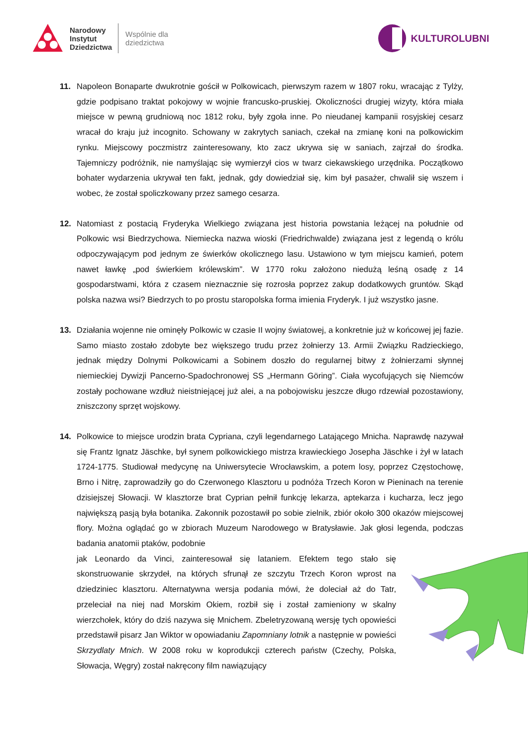Narodowy
Instytut
Dziedzictwa
Wspólnie dla
dziedzictwa
KULTUROLUBNI
11. Napoleon Bonaparte dwukrotnie gościł w Polkowicach, pierwszym razem w 1807 roku, wracając z Tylży, gdzie podpisano traktat pokojowy w wojnie francusko-pruskiej. Okoliczności drugiej wizyty, która miała miejsce w pewną grudniową noc 1812 roku, były zgoła inne. Po nieudanej kampanii rosyjskiej cesarz wracał do kraju już incognito. Schowany w zakrytych saniach, czekał na zmianę koni na polkowickim rynku. Miejscowy poczmistrz zainteresowany, kto zacz ukrywa się w saniach, zajrzał do środka. Tajemniczy podróżnik, nie namyślając się wymierzył cios w twarz ciekawskiego urzędnika. Początkowo bohater wydarzenia ukrywał ten fakt, jednak, gdy dowiedział się, kim był pasażer, chwalił się wszem i wobec, że został spoliczkowany przez samego cesarza.
12. Natomiast z postacią Fryderyka Wielkiego związana jest historia powstania leżącej na południe od Polkowic wsi Biedrzychowa. Niemiecka nazwa wioski (Friedrichwalde) związana jest z legendą o królu odpoczywającym pod jednym ze świerków okolicznego lasu. Ustawiono w tym miejscu kamień, potem nawet ławkę „pod świerkiem królewskim”. W 1770 roku założono niedużą leśną osadę z 14 gospodarstwami, która z czasem nieznacznie się rozrosła poprzez zakup dodatkowych gruntów. Skąd polska nazwa wsi? Biedrzych to po prostu staropolska forma imienia Fryderyk. I już wszystko jasne.
13. Działania wojenne nie ominęły Polkowic w czasie II wojny światowej, a konkretnie już w końcowej jej fazie. Samo miasto zostało zdobyte bez większego trudu przez żołnierzy 13. Armii Związku Radzieckiego, jednak między Dolnymi Polkowicami a Sobinem doszło do regularnej bitwy z żołnierzami słynnej niemieckiej Dywizji Pancerno-Spadochronowej SS „Hermann Göring”. Ciała wycofujących się Niemców zostały pochowane wzdłuż nieistniejącej już alei, a na pobojowisku jeszcze długo rdzewiał pozostawiony, zniszczony sprzęt wojskowy.
14. Polkowice to miejsce urodzin brata Cypriana, czyli legendarnego Latającego Mnicha. Naprawdę nazywał się Frantz Ignatz Jäschke, był synem polkowickiego mistrza krawieckiego Josepha Jäschke i żył w latach 1724-1775. Studiował medycynę na Uniwersytecie Wrocławskim, a potem losy, poprzez Częstochowę, Brno i Nitrę, zaprowadziły go do Czerwonego Klasztoru u podnóża Trzech Koron w Pieninach na terenie dzisiejszej Słowacji. W klasztorze brat Cyprian pełnił funkcję lekarza, aptekarza i kucharza, lecz jego największą pasją była botanika. Zakonnik pozostawił po sobie zielnik, zbiór około 300 okazów miejscowej flory. Można oglądać go w zbiorach Muzeum Narodowego w Bratysławie. Jak głosi legenda, podczas badania anatomii ptaków, podobnie
jak Leonardo da Vinci, zainteresował się lataniem. Efektem tego stało się skonstruowanie skrzydeł, na których sfrunął ze szczytu Trzech Koron wprost na dziedziniec klasztoru. Alternatywna wersja podania mówi, że doleciał aż do Tatr, przeleciał na niej nad Morskim Okiem, rozbił się i został zamieniony w skalny wierzchołek, który do dziś nazywa się Mnichem. Zbeletryzowaną wersję tych opowieści przedstawił pisarz Jan Wiktor w opowiadaniu Zapomniany lotnik a następnie w powieści Skrzydlaty Mnich. W 2008 roku w koprodukcji czterech państw (Czechy, Polska, Słowacja, Węgry) został nakręcony film nawiązujący